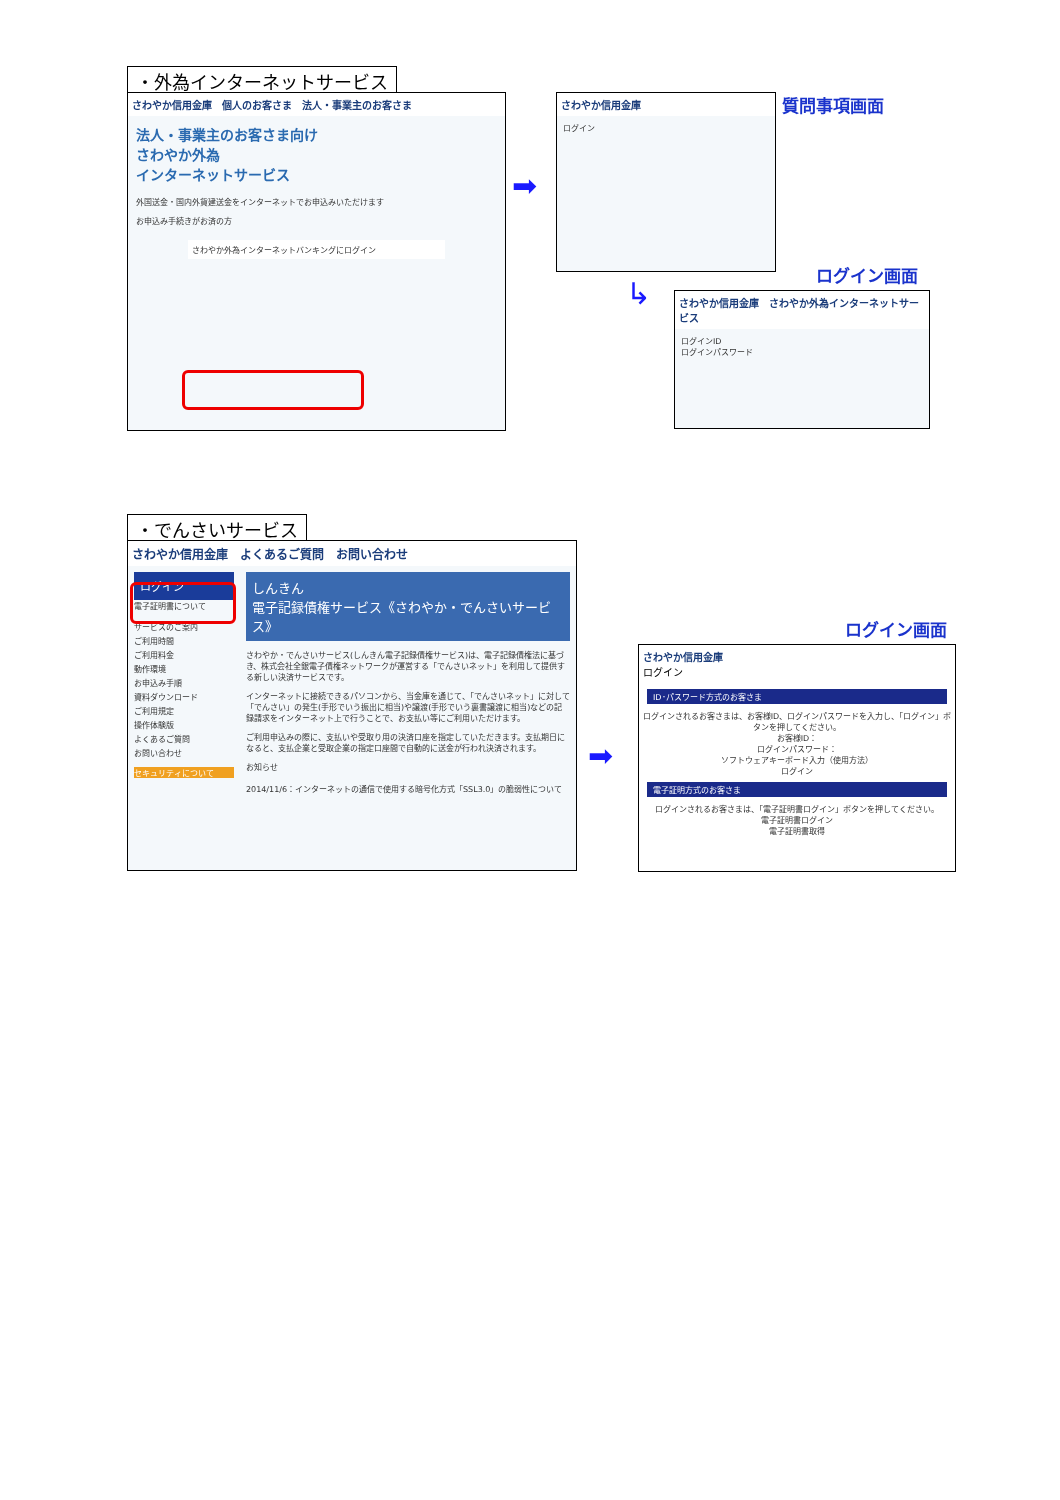・外為インターネットサービス
さわやか信用金庫　個人のお客さま　法人・事業主のお客さま
法人・事業主のお客さま向け
さわやか外為
インターネットサービス
外国送金・国内外貨建送金をインターネットでお申込みいただけます
お申込み手続きがお済の方
さわやか外為インターネットバンキングにログイン
➡
さわやか信用金庫
ログイン
質問事項画面
↳
ログイン画面
さわやか信用金庫　さわやか外為インターネットサービス
ログインID
ログインパスワード
・でんさいサービス
さわやか信用金庫　よくあるご質問　お問い合わせ
ログイン
電子証明書について
サービスのご案内
ご利用時間
ご利用料金
動作環境
お申込み手順
資料ダウンロード
ご利用規定
操作体験版
よくあるご質問
お問い合わせ
セキュリティについて
しんきん
電子記録債権サービス《さわやか・でんさいサービス》
さわやか・でんさいサービス(しんきん電子記録債権サービス)は、電子記録債権法に基づき、株式会社全銀電子債権ネットワークが運営する「でんさいネット」を利用して提供する新しい決済サービスです。
インターネットに接続できるパソコンから、当金庫を通じて、「でんさいネット」に対して「でんさい」の発生(手形でいう振出に相当)や譲渡(手形でいう裏書譲渡に相当)などの記録請求をインターネット上で行うことで、お支払い等にご利用いただけます。
ご利用申込みの際に、支払いや受取り用の決済口座を指定していただきます。支払期日になると、支払企業と受取企業の指定口座間で自動的に送金が行われ決済されます。
お知らせ
2014/11/6：インターネットの通信で使用する暗号化方式「SSL3.0」の脆弱性について
➡
ログイン画面
さわやか信用金庫
ログイン
ID･パスワード方式のお客さま
ログインされるお客さまは、お客様ID、ログインパスワードを入力し、「ログイン」ボタンを押してください。
お客様ID：
ログインパスワード：
ソフトウェアキーボード入力（使用方法）
ログイン
電子証明方式のお客さま
ログインされるお客さまは、「電子証明書ログイン」ボタンを押してください。
電子証明書ログイン
電子証明書取得